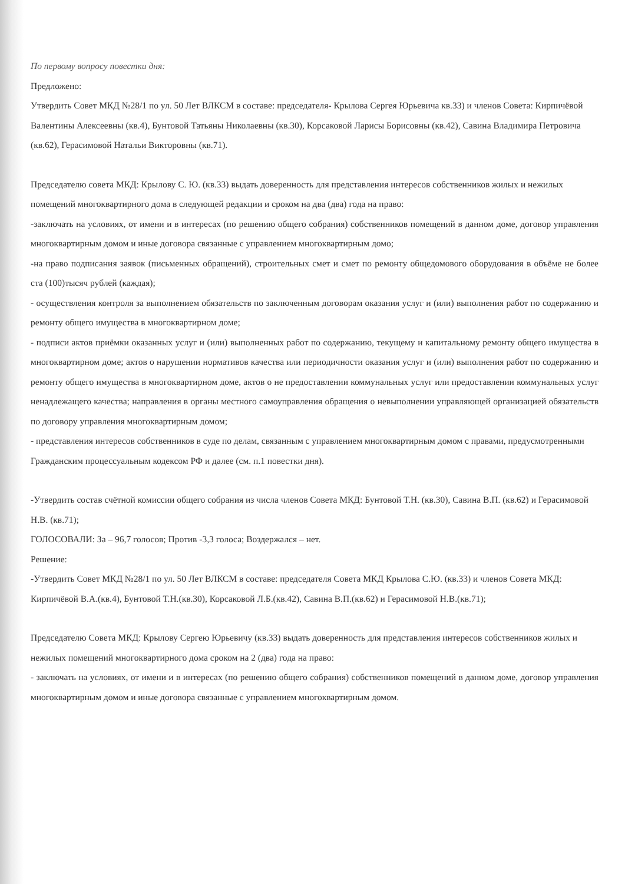По первому вопросу повестки дня:
Предложено:
Утвердить Совет МКД №28/1 по ул. 50 Лет ВЛКСМ в составе: председателя- Крылова Сергея Юрьевича кв.33) и членов Совета: Кирпичёвой Валентины Алексеевны (кв.4), Бунтовой Татьяны Николаевны (кв.30), Корсаковой Ларисы Борисовны (кв.42), Савина Владимира Петровича (кв.62), Герасимовой Натальи Викторовны (кв.71).
Председателю совета МКД: Крылову С. Ю. (кв.33) выдать доверенность для представления интересов собственников жилых и нежилых помещений многоквартирного дома в следующей редакции и сроком на два (два) года на право:
-заключать на условиях, от имени и в интересах (по решению общего собрания) собственников помещений в данном доме, договор управления многоквартирным домом и иные договора связанные с управлением многоквартирным домо;
-на право подписания заявок (письменных обращений), строительных смет и смет по ремонту общедомового оборудования в объёме не более ста (100)тысяч рублей (каждая);
- осуществления контроля за выполнением обязательств по заключенным договорам оказания услуг и (или) выполнения работ по содержанию и ремонту общего имущества в многоквартирном доме;
- подписи актов приёмки оказанных услуг и (или) выполненных работ по содержанию, текущему и капитальному ремонту общего имущества в многоквартирном доме; актов о нарушении нормативов качества или периодичности оказания услуг и (или) выполнения работ по содержанию и ремонту общего имущества в многоквартирном доме, актов о не предоставлении коммунальных услуг или предоставлении коммунальных услуг ненадлежащего качества; направления в органы местного самоуправления обращения о невыполнении управляющей организацией обязательств по договору управления многоквартирным домом;
- представления интересов собственников в суде по делам, связанным с управлением многоквартирным домом с правами, предусмотренными Гражданским процессуальным кодексом РФ и далее (см. п.1 повестки дня).
-Утвердить состав счётной комиссии общего собрания из числа членов Совета МКД: Бунтовой Т.Н. (кв.30), Савина В.П. (кв.62) и Герасимовой Н.В. (кв.71);
ГОЛОСОВАЛИ: За – 96,7 голосов; Против -3,3 голоса; Воздержался – нет.
Решение:
-Утвердить Совет МКД №28/1 по ул. 50 Лет ВЛКСМ в составе: председателя Совета МКД Крылова С.Ю. (кв.33) и членов Совета МКД: Кирпичёвой В.А.(кв.4), Бунтовой Т.Н.(кв.30), Корсаковой Л.Б.(кв.42), Савина В.П.(кв.62) и Герасимовой Н.В.(кв.71);
Председателю Совета МКД: Крылову Сергею Юрьевичу (кв.33) выдать доверенность для представления интересов собственников жилых и нежилых помещений многоквартирного дома сроком на 2 (два) года на право:
- заключать на условиях, от имени и в интересах (по решению общего собрания) собственников помещений в данном доме, договор управления многоквартирным домом и иные договора связанные с управлением многоквартирным домом.